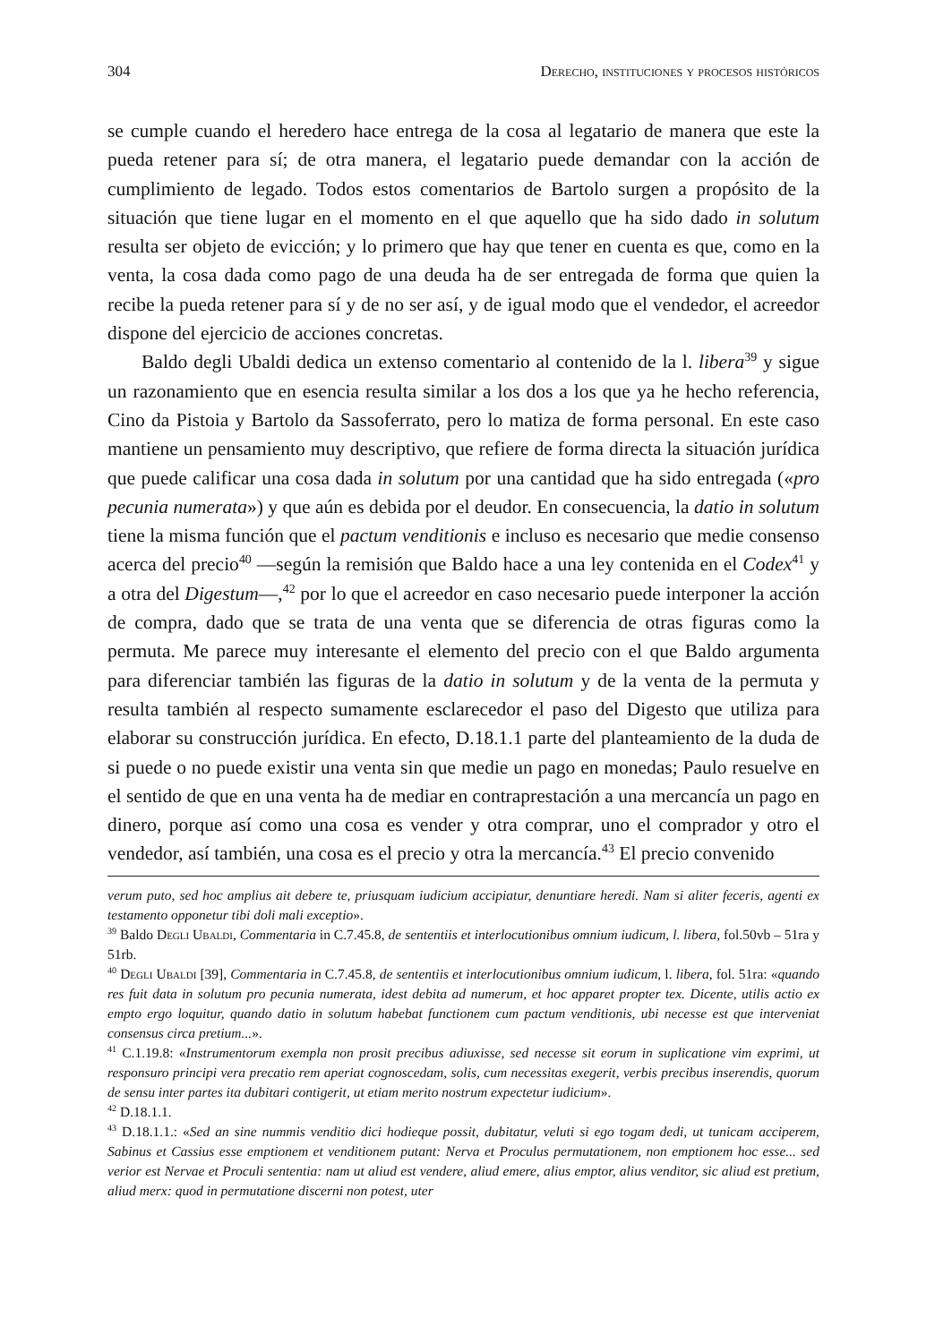304 Derecho, instituciones y procesos históricos
se cumple cuando el heredero hace entrega de la cosa al legatario de manera que este la pueda retener para sí; de otra manera, el legatario puede demandar con la acción de cumplimiento de legado. Todos estos comentarios de Bartolo surgen a propósito de la situación que tiene lugar en el momento en el que aquello que ha sido dado in solutum resulta ser objeto de evicción; y lo primero que hay que tener en cuenta es que, como en la venta, la cosa dada como pago de una deuda ha de ser entregada de forma que quien la recibe la pueda retener para sí y de no ser así, y de igual modo que el vendedor, el acreedor dispone del ejercicio de acciones concretas.
Baldo degli Ubaldi dedica un extenso comentario al contenido de la l. libera<sup>39</sup> y sigue un razonamiento que en esencia resulta similar a los dos a los que ya he hecho referencia, Cino da Pistoia y Bartolo da Sassoferrato, pero lo matiza de forma personal. En este caso mantiene un pensamiento muy descriptivo, que refiere de forma directa la situación jurídica que puede calificar una cosa dada in solutum por una cantidad que ha sido entregada («pro pecunia numerata») y que aún es debida por el deudor. En consecuencia, la datio in solutum tiene la misma función que el pactum venditionis e incluso es necesario que medie consenso acerca del precio<sup>40</sup> —según la remisión que Baldo hace a una ley contenida en el Codex<sup>41</sup> y a otra del Digestum—,<sup>42</sup> por lo que el acreedor en caso necesario puede interponer la acción de compra, dado que se trata de una venta que se diferencia de otras figuras como la permuta. Me parece muy interesante el elemento del precio con el que Baldo argumenta para diferenciar también las figuras de la datio in solutum y de la venta de la permuta y resulta también al respecto sumamente esclarecedor el paso del Digesto que utiliza para elaborar su construcción jurídica. En efecto, D.18.1.1 parte del planteamiento de la duda de si puede o no puede existir una venta sin que medie un pago en monedas; Paulo resuelve en el sentido de que en una venta ha de mediar en contraprestación a una mercancía un pago en dinero, porque así como una cosa es vender y otra comprar, uno el comprador y otro el vendedor, así también, una cosa es el precio y otra la mercancía.<sup>43</sup> El precio convenido
verum puto, sed hoc amplius ait debere te, priusquam iudicium accipiatur, denuntiare heredi. Nam si aliter feceris, agenti ex testamento opponetur tibi doli mali exceptio».
<sup>39</sup> Baldo Degli Ubaldi, Commentaria in C.7.45.8, de sententiis et interlocutionibus omnium iudicum, l. libera, fol.50vb – 51ra y 51rb.
<sup>40</sup> Degli Ubaldi [39], Commentaria in C.7.45.8, de sententiis et interlocutionibus omnium iudicum, l. libera, fol. 51ra: «quando res fuit data in solutum pro pecunia numerata, idest debita ad numerum, et hoc apparet propter tex. Dicente, utilis actio ex empto ergo loquitur, quando datio in solutum habebat functionem cum pactum venditionis, ubi necesse est que interveniat consensus circa pretium...».
<sup>41</sup> C.1.19.8: «Instrumentorum exempla non prosit precibus adiuxisse, sed necesse sit eorum in suplicatione vim exprimi, ut responsuro principi vera precatio rem aperiat cognoscedam, solis, cum necessitas exegerit, verbis precibus inserendis, quorum de sensu inter partes ita dubitari contigerit, ut etiam merito nostrum expectetur iudicium».
<sup>42</sup> D.18.1.1.
<sup>43</sup> D.18.1.1.: «Sed an sine nummis venditio dici hodieque possit, dubitatur, veluti si ego togam dedi, ut tunicam acciperem, Sabinus et Cassius esse emptionem et venditionem putant: Nerva et Proculus permutationem, non emptionem hoc esse... sed verior est Nervae et Proculi sententia: nam ut aliud est vendere, aliud emere, alius emptor, alius venditor, sic aliud est pretium, aliud merx: quod in permutatione discerni non potest, uter